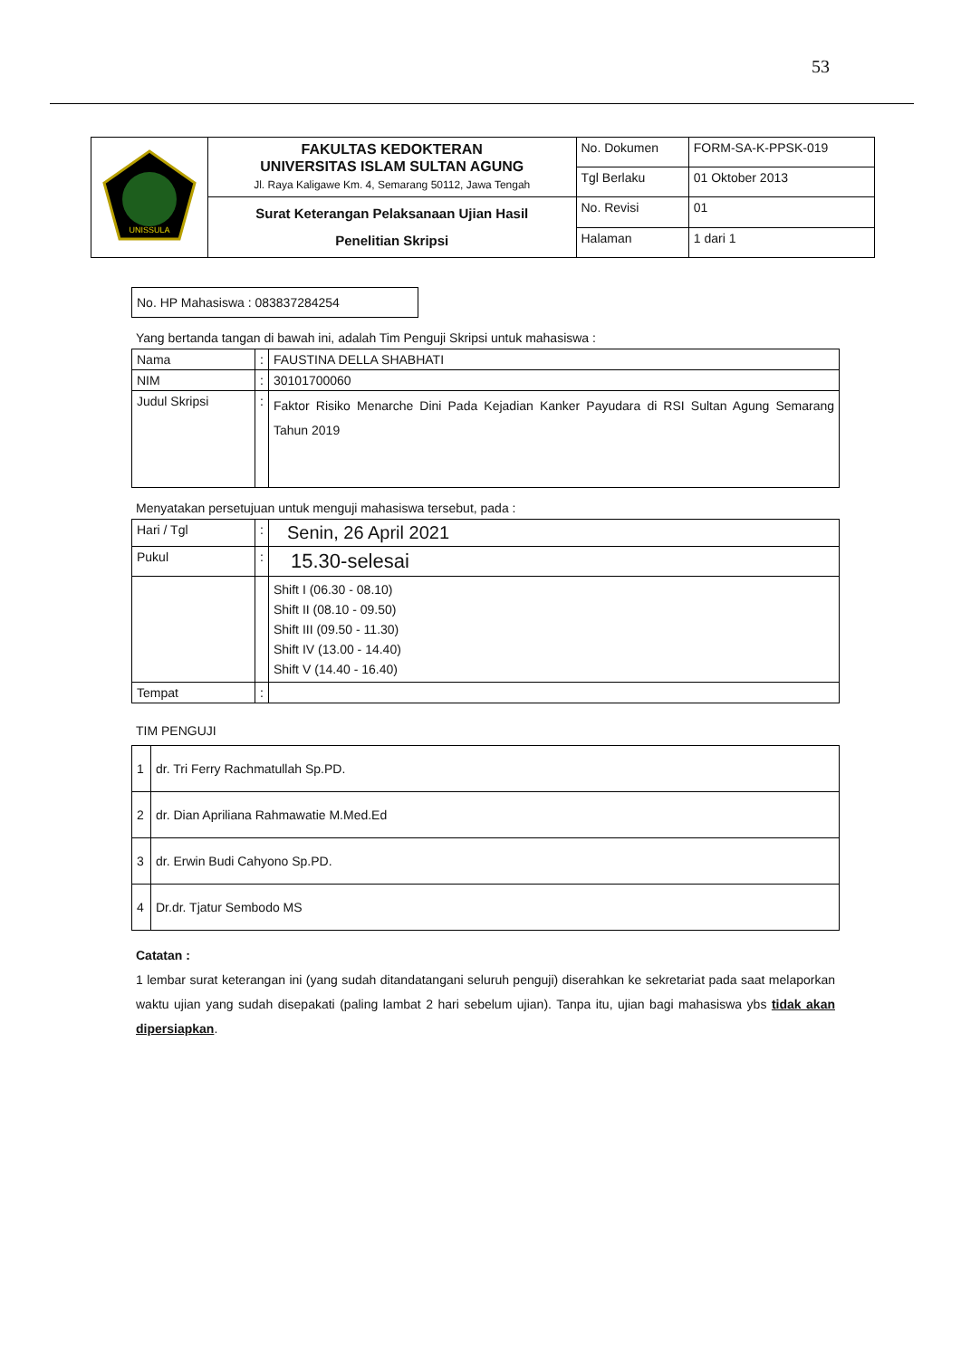53
| UNISSULA | FAKULTAS KEDOKTERAN UNIVERSITAS ISLAM SULTAN AGUNG Jl. Raya Kaligawe Km. 4, Semarang 50112, Jawa Tengah | No. Dokumen | FORM-SA-K-PPSK-019 |
| | | Tgl Berlaku | 01 Oktober 2013 |
| | Surat Keterangan Pelaksanaan Ujian Hasil Penelitian Skripsi | No. Revisi | 01 |
| | | Halaman | 1 dari 1 |
No. HP Mahasiswa : 083837284254
Yang bertanda tangan di bawah ini, adalah Tim Penguji Skripsi untuk mahasiswa :
| Nama | : | FAUSTINA DELLA SHABHATI |
| NIM | : | 30101700060 |
| Judul Skripsi | : | Faktor Risiko Menarche Dini Pada Kejadian Kanker Payudara di RSI Sultan Agung Semarang Tahun 2019 |
Menyatakan persetujuan untuk menguji mahasiswa tersebut, pada :
| Hari / Tgl | : | Senin, 26 April 2021 |
| Pukul | : | 15.30-selesai |
| | | Shift I (06.30 - 08.10) Shift II (08.10 - 09.50) Shift III (09.50 - 11.30) Shift IV (13.00 - 14.40) Shift V (14.40 - 16.40) |
| Tempat | : | |
TIM PENGUJI
| 1 | dr. Tri Ferry Rachmatullah Sp.PD. |
| 2 | dr. Dian Apriliana Rahmawatie M.Med.Ed |
| 3 | dr. Erwin Budi Cahyono Sp.PD. |
| 4 | Dr.dr. Tjatur Sembodo MS |
Catatan :
1 lembar surat keterangan ini (yang sudah ditandatangani seluruh penguji) diserahkan ke sekretariat pada saat melaporkan waktu ujian yang sudah disepakati (paling lambat 2 hari sebelum ujian). Tanpa itu, ujian bagi mahasiswa ybs tidak akan dipersiapkan.